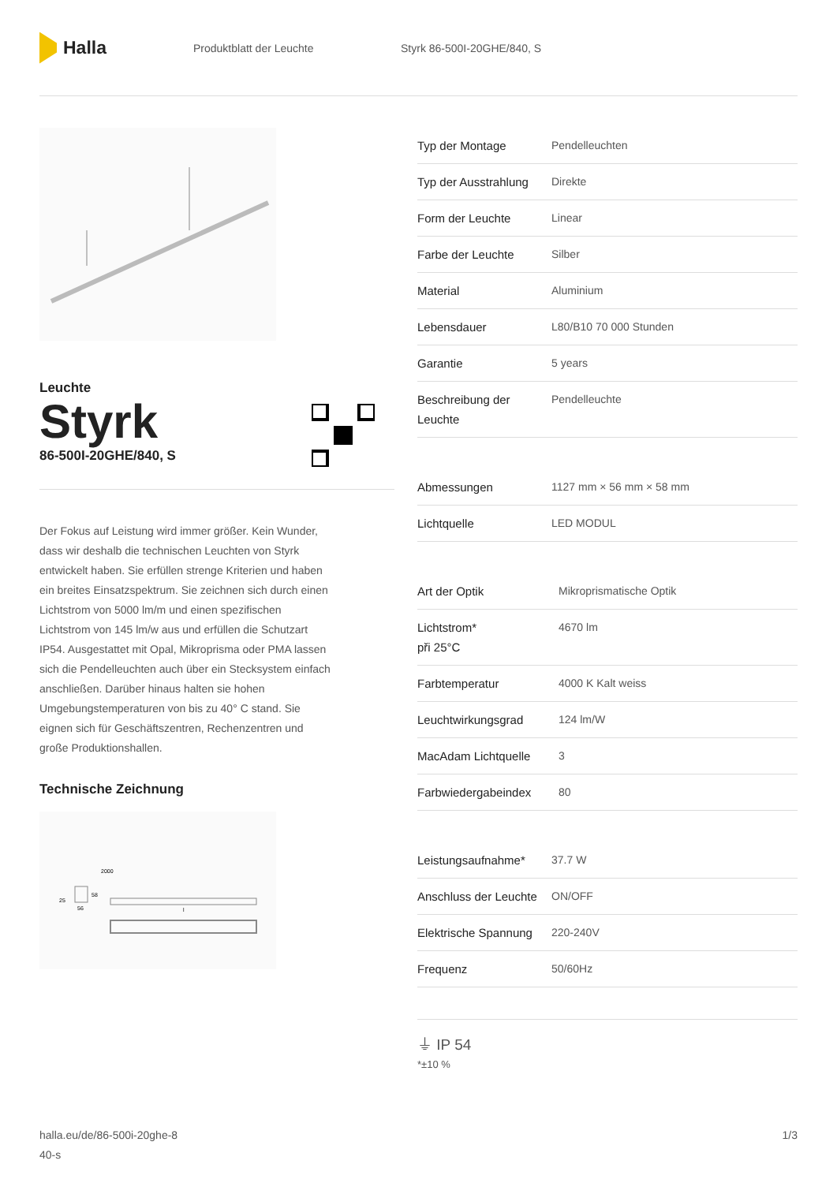Halla
Produktblatt der Leuchte Styrk 86-500I-20GHE/840, S
Leuchte
Styrk
86-500I-20GHE/840, S
Der Fokus auf Leistung wird immer größer. Kein Wunder, dass wir deshalb die technischen Leuchten von Styrk entwickelt haben. Sie erfüllen strenge Kriterien und haben ein breites Einsatzspektrum. Sie zeichnen sich durch einen Lichtstrom von 5000 lm/m und einen spezifischen Lichtstrom von 145 lm/w aus und erfüllen die Schutzart IP54. Ausgestattet mit Opal, Mikroprisma oder PMA lassen sich die Pendelleuchten auch über ein Stecksystem einfach anschließen. Darüber hinaus halten sie hohen Umgebungstemperaturen von bis zu 40° C stand. Sie eignen sich für Geschäftszentren, Rechenzentren und große Produktionshallen.
Technische Zeichnung
2000
25
58
56
l
| Typ der Montage | Pendelleuchten |
| Typ der Ausstrahlung | Direkte |
| Form der Leuchte | Linear |
| Farbe der Leuchte | Silber |
| Material | Aluminium |
| Lebensdauer | L80/B10 70 000 Stunden |
| Garantie | 5 years |
| Beschreibung der Leuchte | Pendelleuchte |
| Abmessungen | 1127 mm × 56 mm × 58 mm |
| Lichtquelle | LED MODUL |
| Art der Optik | Mikroprismatische Optik |
| Lichtstrom* při 25°C | 4670 lm |
| Farbtemperatur | 4000 K Kalt weiss |
| Leuchtwirkungsgrad | 124 lm/W |
| MacAdam Lichtquelle | 3 |
| Farbwiedergabeindex | 80 |
| Leistungsaufnahme* | 37.7 W |
| Anschluss der Leuchte | ON/OFF |
| Elektrische Spannung | 220-240V |
| Frequenz | 50/60Hz |
⏚ IP 54
*±10 %
halla.eu/de/86-500i-20ghe-8
40-s
1/3